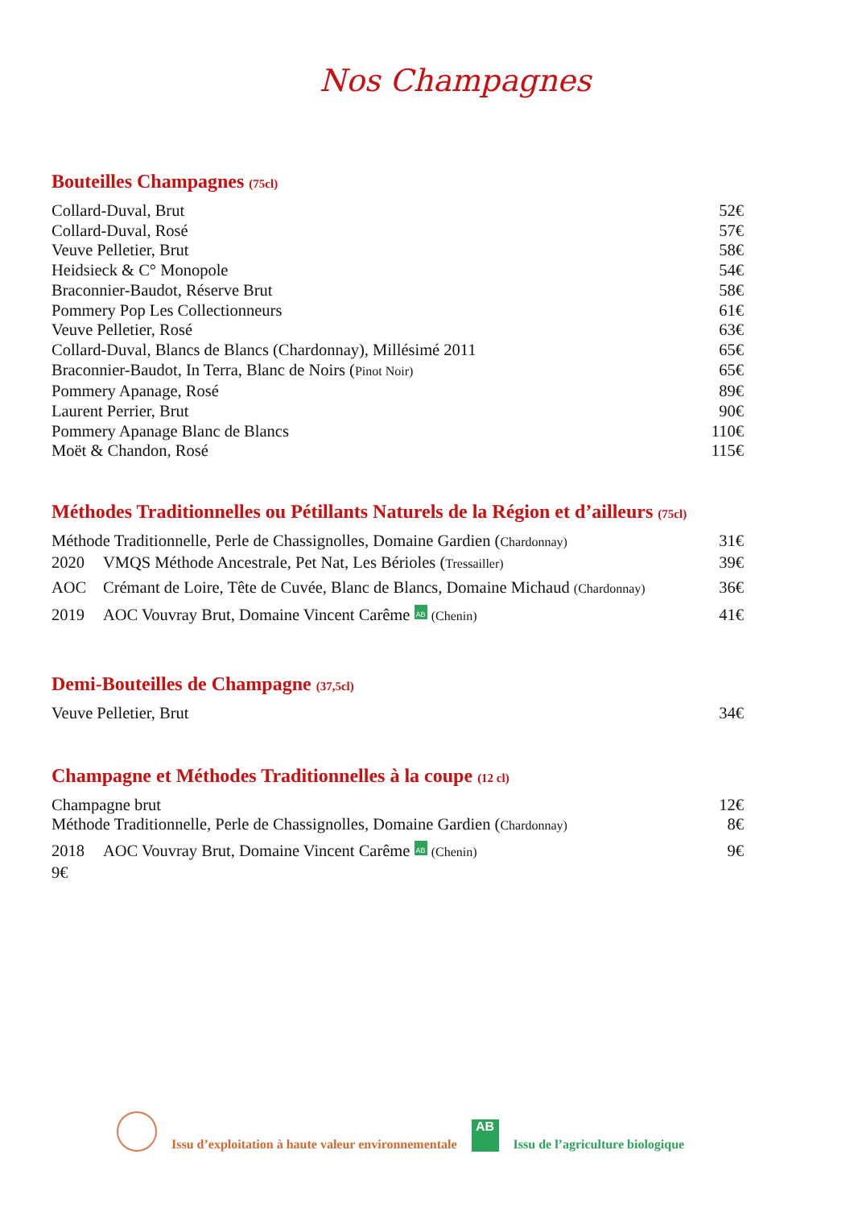Nos Champagnes
Bouteilles Champagnes (75cl)
Collard-Duval, Brut 52€
Collard-Duval, Rosé 57€
Veuve Pelletier, Brut 58€
Heidsieck & C° Monopole 54€
Braconnier-Baudot, Réserve Brut 58€
Pommery Pop Les Collectionneurs 61€
Veuve Pelletier, Rosé 63€
Collard-Duval, Blancs de Blancs (Chardonnay), Millésimé 2011 65€
Braconnier-Baudot, In Terra, Blanc de Noirs (Pinot Noir) 65€
Pommery Apanage, Rosé 89€
Laurent Perrier, Brut 90€
Pommery Apanage Blanc de Blancs 110€
Moët & Chandon, Rosé 115€
Méthodes Traditionnelles ou Pétillants Naturels de la Région et d’ailleurs (75cl)
Méthode Traditionnelle, Perle de Chassignolles, Domaine Gardien (Chardonnay) 31€
2020 VMQS Méthode Ancestrale, Pet Nat, Les Bérioles (Tressailler) 39€
AOC Crémant de Loire, Tête de Cuvée, Blanc de Blancs, Domaine Michaud (Chardonnay) 36€
2019 AOC Vouvray Brut, Domaine Vincent Carême AB (Chenin) 41€
Demi-Bouteilles de Champagne (37,5cl)
Veuve Pelletier, Brut 34€
Champagne et Méthodes Traditionnelles à la coupe (12 cl)
Champagne brut 12€
Méthode Traditionnelle, Perle de Chassignolles, Domaine Gardien (Chardonnay) 8€
2018 AOC Vouvray Brut, Domaine Vincent Carême AB (Chenin) 9€
9€
Issu d’exploitation à haute valeur environnementale AB Issu de l’agriculture biologique